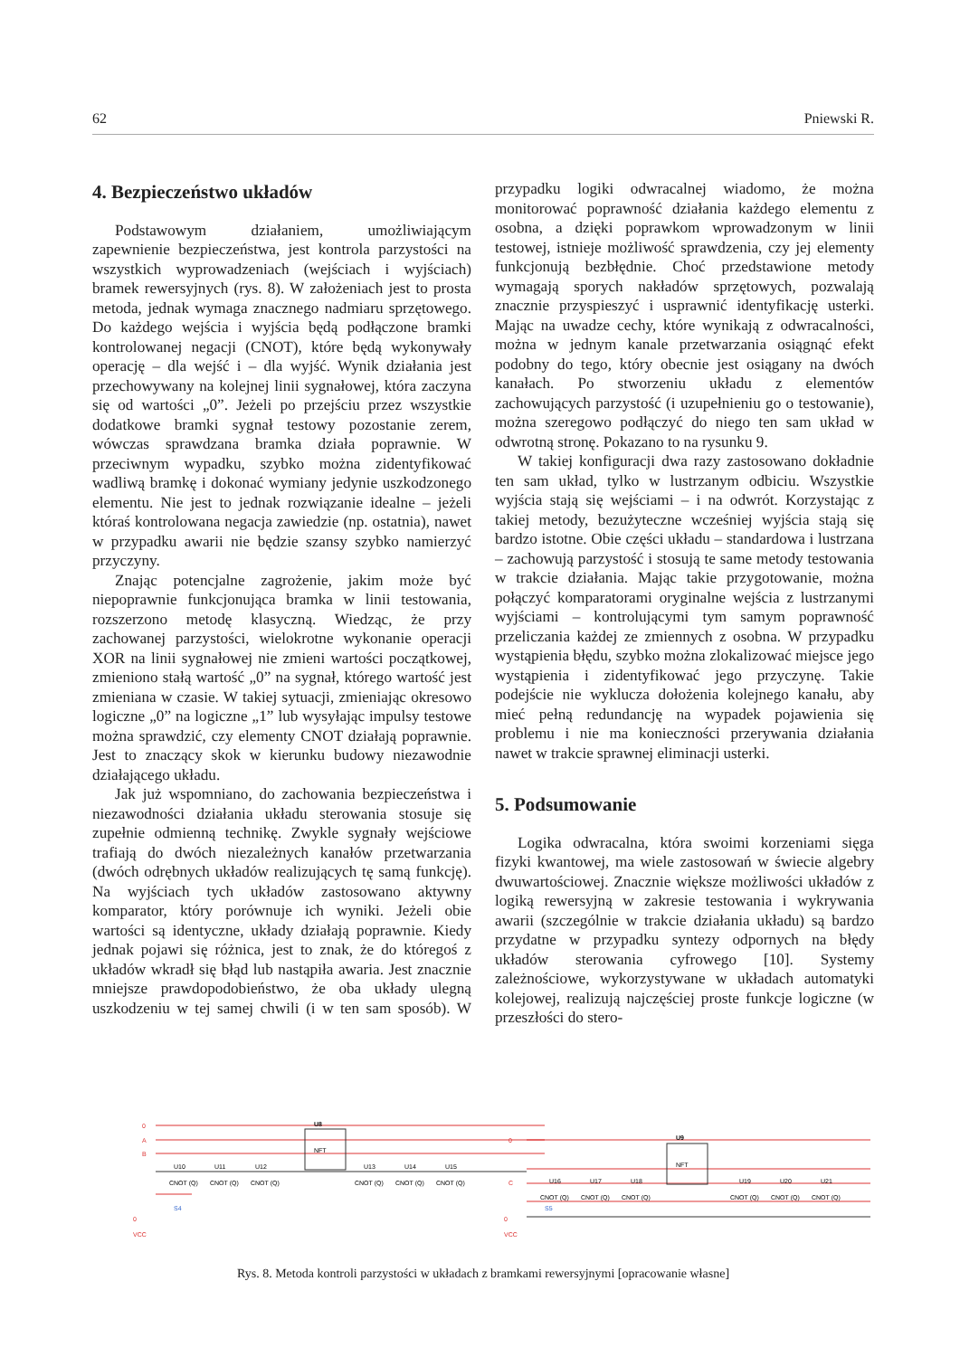62 Pniewski R.
4. Bezpieczeństwo układów
Podstawowym działaniem, umożliwiającym zapewnienie bezpieczeństwa, jest kontrola parzystości na wszystkich wyprowadzeniach (wejściach i wyjściach) bramek rewersyjnych (rys. 8). W założeniach jest to prosta metoda, jednak wymaga znacznego nadmiaru sprzętowego. Do każdego wejścia i wyjścia będą podłączone bramki kontrolowanej negacji (CNOT), które będą wykonywały operację – dla wejść i – dla wyjść. Wynik działania jest przechowywany na kolejnej linii sygnałowej, która zaczyna się od wartości „0”. Jeżeli po przejściu przez wszystkie dodatkowe bramki sygnał testowy pozostanie zerem, wówczas sprawdzana bramka działa poprawnie. W przeciwnym wypadku, szybko można zidentyfikować wadliwą bramkę i dokonać wymiany jedynie uszkodzonego elementu. Nie jest to jednak rozwiązanie idealne – jeżeli któraś kontrolowana negacja zawiedzie (np. ostatnia), nawet w przypadku awarii nie będzie szansy szybko namierzyć przyczyny.
Znając potencjalne zagrożenie, jakim może być niepoprawnie funkcjonująca bramka w linii testowania, rozszerzono metodę klasyczną. Wiedząc, że przy zachowanej parzystości, wielokrotne wykonanie operacji XOR na linii sygnałowej nie zmieni wartości początkowej, zmieniono stałą wartość „0” na sygnał, którego wartość jest zmieniana w czasie. W takiej sytuacji, zmieniając okresowo logiczne „0” na logiczne „1” lub wysyłając impulsy testowe można sprawdzić, czy elementy CNOT działają poprawnie. Jest to znaczący skok w kierunku budowy niezawodnie działającego układu.
Jak już wspomniano, do zachowania bezpieczeństwa i niezawodności działania układu sterowania stosuje się zupełnie odmienną technikę. Zwykle sygnały wejściowe trafiają do dwóch niezależnych kanałów przetwarzania (dwóch odrębnych układów realizujących tę samą funkcję). Na wyjściach tych układów zastosowano aktywny komparator, który porównuje ich wyniki. Jeżeli obie wartości są identyczne, układy działają poprawnie. Kiedy jednak pojawi się różnica, jest to znak, że do któregoś z układów wkradł się błąd lub nastąpiła awaria. Jest znacznie mniejsze prawdopodobieństwo, że oba układy ulegną uszkodzeniu w tej samej chwili (i w ten sam sposób). W przypadku logiki odwracalnej wiadomo, że można monitorować poprawność działania każdego elementu z osobna, a dzięki poprawkom wprowadzonym w linii testowej, istnieje możliwość sprawdzenia, czy jej elementy funkcjonują bezbłędnie. Choć przedstawione metody wymagają sporych nakładów sprzętowych, pozwalają znacznie przyspieszyć i usprawnić identyfikację usterki. Mając na uwadze cechy, które wynikają z odwracalności, można w jednym kanale przetwarzania osiągnąć efekt podobny do tego, który obecnie jest osiągany na dwóch kanałach. Po stworzeniu układu z elementów zachowujących parzystość (i uzupełnieniu go o testowanie), można szeregowo podłączyć do niego ten sam układ w odwrotną stronę. Pokazano to na rysunku 9.
W takiej konfiguracji dwa razy zastosowano dokładnie ten sam układ, tylko w lustrzanym odbiciu. Wszystkie wyjścia stają się wejściami – i na odwrót. Korzystając z takiej metody, bezużyteczne wcześniej wyjścia stają się bardzo istotne. Obie części układu – standardowa i lustrzana – zachowują parzystość i stosują te same metody testowania w trakcie działania. Mając takie przygotowanie, można połączyć komparatorami oryginalne wejścia z lustrzanymi wyjściami – kontrolującymi tym samym poprawność przeliczania każdej ze zmiennych z osobna. W przypadku wystąpienia błędu, szybko można zlokalizować miejsce jego wystąpienia i zidentyfikować jego przyczynę. Takie podejście nie wyklucza dołożenia kolejnego kanału, aby mieć pełną redundancję na wypadek pojawienia się problemu i nie ma konieczności przerywania działania nawet w trakcie sprawnej eliminacji usterki.
5. Podsumowanie
Logika odwracalna, która swoimi korzeniami sięga fizyki kwantowej, ma wiele zastosowań w świecie algebry dwuwartościowej. Znacznie większe możliwości układów z logiką rewersyjną w zakresie testowania i wykrywania awarii (szczególnie w trakcie działania układu) są bardzo przydatne w przypadku syntezy odpornych na błędy układów sterowania cyfrowego [10]. Systemy zależnościowe, wykorzystywane w układach automatyki kolejowej, realizują najczęściej proste funkcje logiczne (w przeszłości do stero-
U8
NFT
U9
NFT
0
A
B
0
C
U10
U11
U12
U13
U14
U15
U16
U17
U18
U19
U20
U21
CNOT (Q)
CNOT (Q)
CNOT (Q)
CNOT (Q)
CNOT (Q)
CNOT (Q)
CNOT (Q)
CNOT (Q)
CNOT (Q)
CNOT (Q)
CNOT (Q)
CNOT (Q)
0
VCC
S4
0
VCC
S5
Rys. 8. Metoda kontroli parzystości w układach z bramkami rewersyjnymi [opracowanie własne]